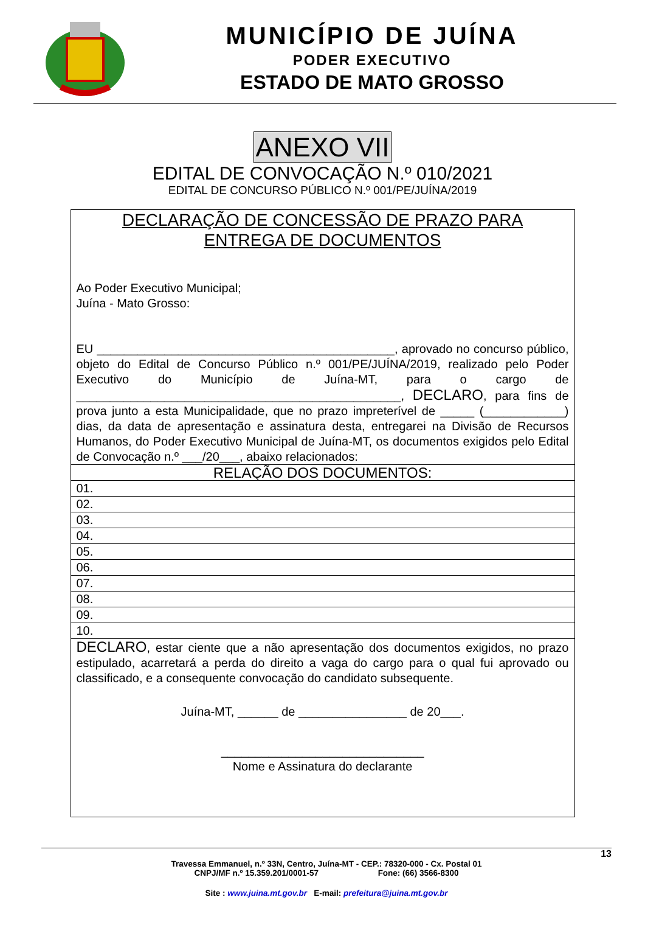MUNICÍPIO DE JUÍNA
PODER EXECUTIVO
ESTADO DE MATO GROSSO
ANEXO VII
EDITAL DE CONVOCAÇÃO N.º 010/2021
EDITAL DE CONCURSO PÚBLICO N.º 001/PE/JUÍNA/2019
| DECLARAÇÃO DE CONCESSÃO DE PRAZO PARA ENTREGA DE DOCUMENTOS Ao Poder Executivo Municipal; Juína - Mato Grosso: EU ____________________________________________, aprovado no concurso público, objeto do Edital de Concurso Público n.º 001/PE/JUÍNA/2019, realizado pelo Poder Executivo do Município de Juína-MT, para o cargo de ________________________________________________, DECLARO , para fins de prova junto a esta Municipalidade, que no prazo impreterível de _____ (____________) dias, da data de apresentação e assinatura desta, entregarei na Divisão de Recursos Humanos, do Poder Executivo Municipal de Juína-MT, os documentos exigidos pelo Edital de Convocação n.º ___/20___, abaixo relacionados: |
| RELAÇÃO DOS DOCUMENTOS: |
| 01. |
| 02. |
| 03. |
| 04. |
| 05. |
| 06. |
| 07. |
| 08. |
| 09. |
| 10. |
| DECLARO , estar ciente que a não apresentação dos documentos exigidos, no prazo estipulado, acarretará a perda do direito a vaga do cargo para o qual fui aprovado ou classificado, e a consequente convocação do candidato subsequente. Juína-MT, ______ de ________________ de 20___. ______________________________ Nome e Assinatura do declarante |
13
Travessa Emmanuel, n.º 33N, Centro, Juína-MT - CEP.: 78320-000 - Cx. Postal 01
CNPJ/MF n.º 15.359.201/0001-57 Fone: (66) 3566-8300
Site : www.juina.mt.gov.br E-mail: prefeitura@juina.mt.gov.br